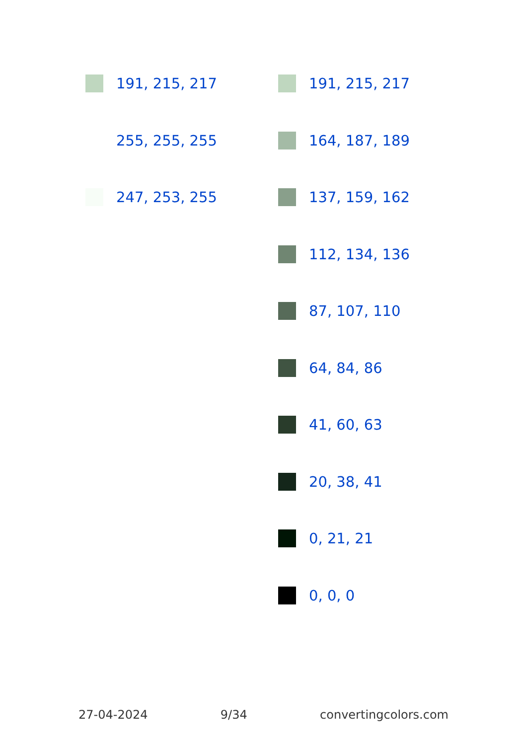191, 215, 217
255, 255, 255
247, 253, 255
191, 215, 217
164, 187, 189
137, 159, 162
112, 134, 136
87, 107, 110
64, 84, 86
41, 60, 63
20, 38, 41
0, 21, 21
0, 0, 0
27-04-2024 9/34 convertingcolors.com